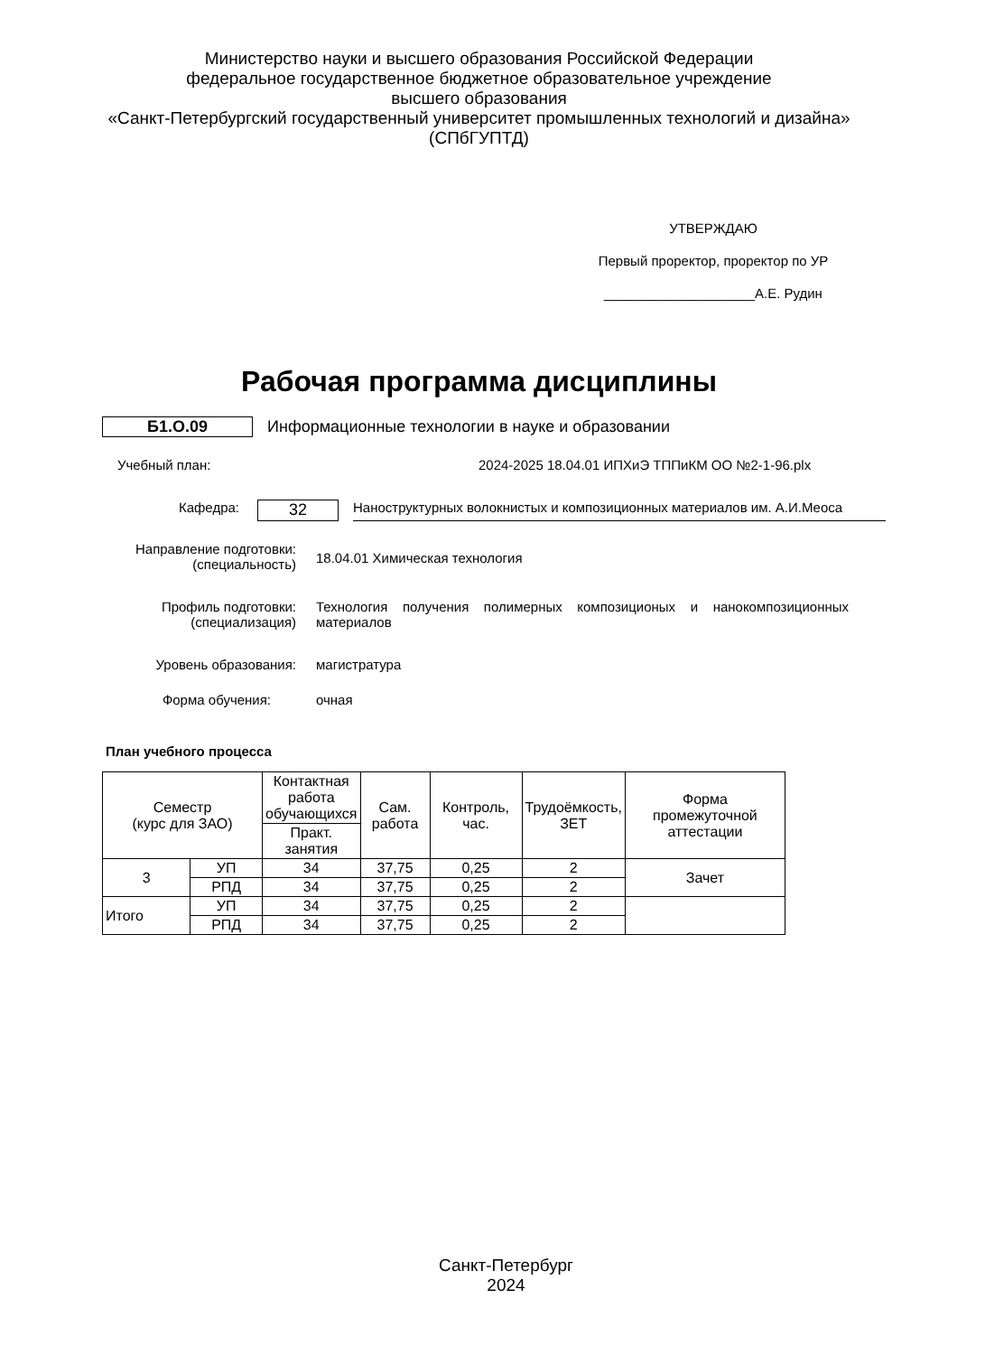Министерство науки и высшего образования Российской Федерации
федеральное государственное бюджетное образовательное учреждение
высшего образования
«Санкт-Петербургский государственный университет промышленных технологий и дизайна»
(СПбГУПТД)
УТВЕРЖДАЮ
Первый проректор, проректор по УР
____________________А.Е. Рудин
Рабочая программа дисциплины
Б1.О.09 Информационные технологии в науке и образовании
Учебный план: 2024-2025 18.04.01 ИПХиЭ ТППиКМ ОО №2-1-96.plx
Кафедра:
32
Наноструктурных волокнистых и композиционных материалов им. А.И.Меоса
Направление подготовки:
(специальность)
18.04.01 Химическая технология
Профиль подготовки:
(специализация)
Технология получения полимерных композиционых и нанокомпозиционных материалов
Уровень образования: магистратура
Форма обучения: очная
План учебного процесса
| Семестр (курс для ЗАО) | | Контактная работа обучающихся | Сам. работа | Контроль, час. | Трудоёмкость, ЗЕТ | Форма промежуточной аттестации |
| | | Практ. занятия | | | | |
| 3 | УП | 34 | 37,75 | 0,25 | 2 | Зачет |
| | РПД | 34 | 37,75 | 0,25 | 2 | |
| Итого | УП | 34 | 37,75 | 0,25 | 2 | |
| | РПД | 34 | 37,75 | 0,25 | 2 | |
Санкт-Петербург
2024